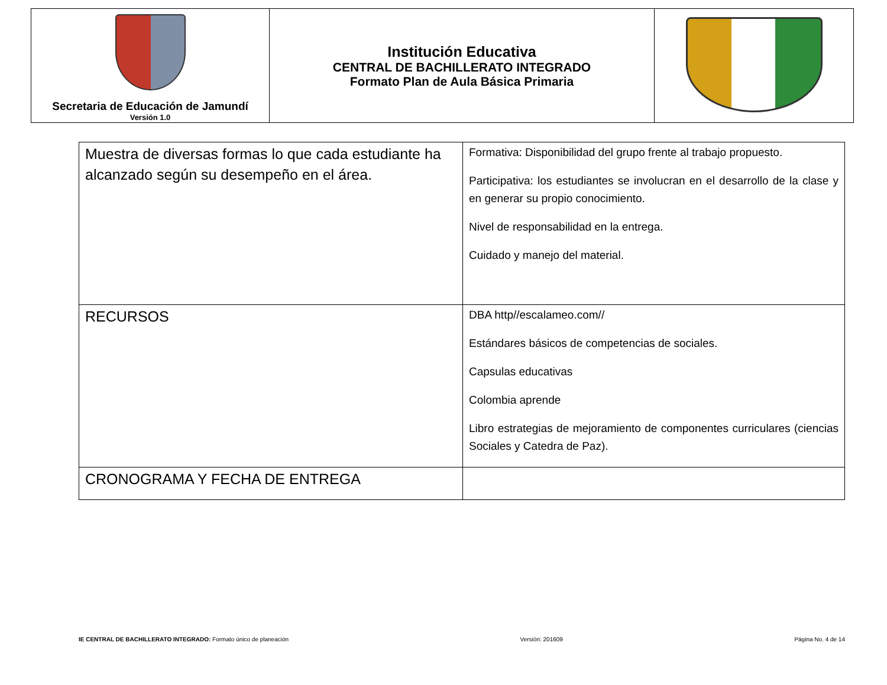| Secretaria de Educación de Jamundí Versión 1.0 | Institución Educativa CENTRAL DE BACHILLERATO INTEGRADO Formato Plan de Aula Básica Primaria | |
| Muestra de diversas formas lo que cada estudiante ha alcanzado según su desempeño en el área. | Formativa: Disponibilidad del grupo frente al trabajo propuesto. Participativa: los estudiantes se involucran en el desarrollo de la clase y en generar su propio conocimiento. Nivel de responsabilidad en la entrega. Cuidado y manejo del material. |
| RECURSOS | DBA http//escalameo.com// Estándares básicos de competencias de sociales. Capsulas educativas Colombia aprende Libro estrategias de mejoramiento de componentes curriculares (ciencias Sociales y Catedra de Paz). |
| CRONOGRAMA Y FECHA DE ENTREGA | |
IE CENTRAL DE BACHILLERATO INTEGRADO: Formato único de planeación Versión: 201609 Página No. 4 de 14